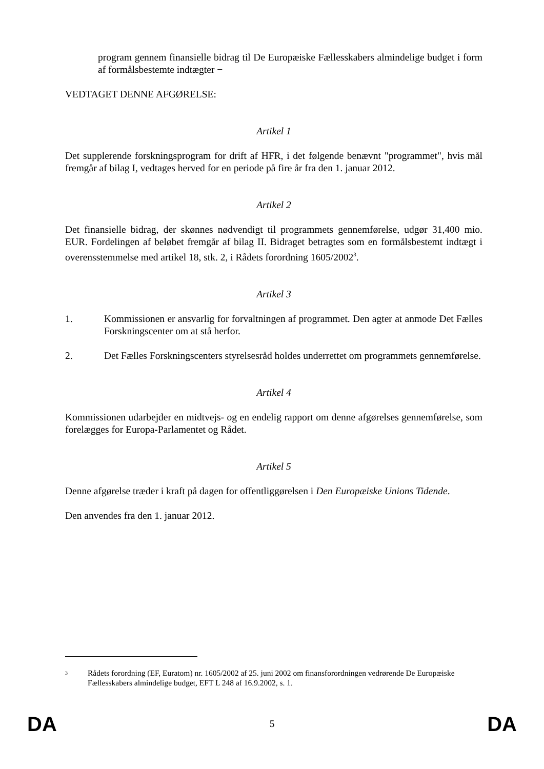program gennem finansielle bidrag til De Europæiske Fællesskabers almindelige budget i form af formålsbestemte indtægter −
VEDTAGET DENNE AFGØRELSE:
Artikel 1
Det supplerende forskningsprogram for drift af HFR, i det følgende benævnt "programmet", hvis mål fremgår af bilag I, vedtages herved for en periode på fire år fra den 1. januar 2012.
Artikel 2
Det finansielle bidrag, der skønnes nødvendigt til programmets gennemførelse, udgør 31,400 mio. EUR. Fordelingen af beløbet fremgår af bilag II. Bidraget betragtes som en formålsbestemt indtægt i overensstemmelse med artikel 18, stk. 2, i Rådets forordning 1605/2002<sup>3</sup>.
Artikel 3
1. Kommissionen er ansvarlig for forvaltningen af programmet. Den agter at anmode Det Fælles Forskningscenter om at stå herfor.
2. Det Fælles Forskningscenters styrelsesråd holdes underrettet om programmets gennemførelse.
Artikel 4
Kommissionen udarbejder en midtvejs- og en endelig rapport om denne afgørelses gennemførelse, som forelægges for Europa-Parlamentet og Rådet.
Artikel 5
Denne afgørelse træder i kraft på dagen for offentliggørelsen i Den Europæiske Unions Tidende.
Den anvendes fra den 1. januar 2012.
<sup>3</sup>
Rådets forordning (EF, Euratom) nr. 1605/2002 af 25. juni 2002 om finansforordningen vedrørende De Europæiske Fællesskabers almindelige budget, EFT L 248 af 16.9.2002, s. 1.
DA 5 DA